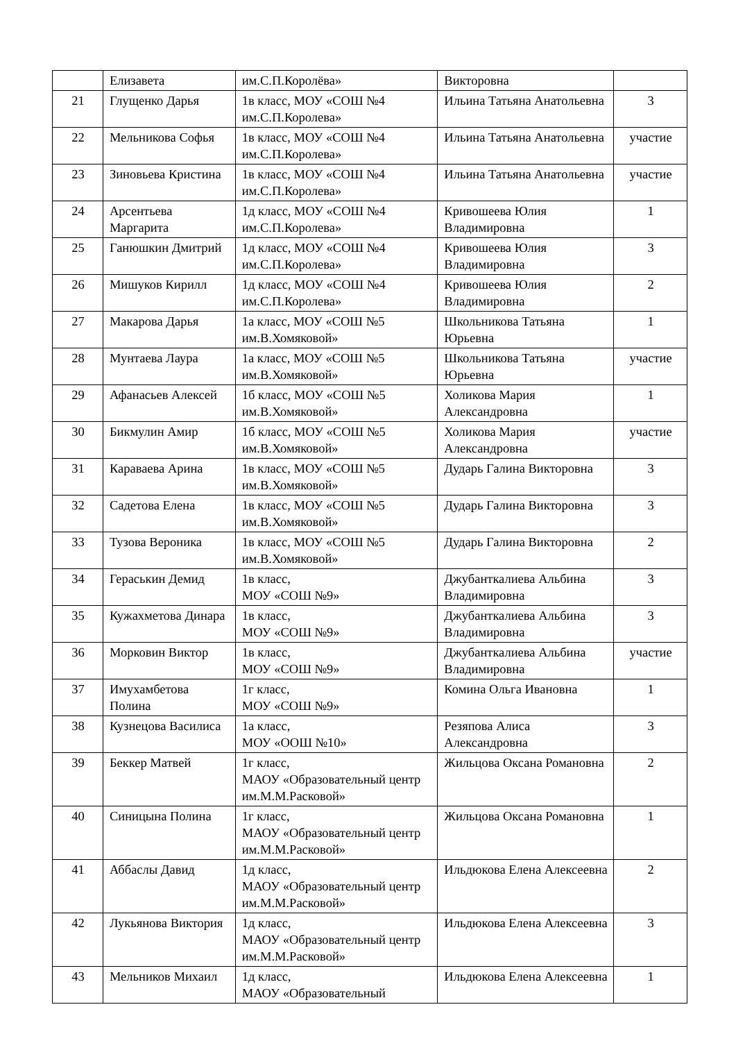| | Елизавета | им.С.П.Королёва» | Викторовна | |
| 21 | Глущенко Дарья | 1в класс, МОУ «СОШ №4 им.С.П.Королева» | Ильина Татьяна Анатольевна | 3 |
| 22 | Мельникова Софья | 1в класс, МОУ «СОШ №4 им.С.П.Королева» | Ильина Татьяна Анатольевна | участие |
| 23 | Зиновьева Кристина | 1в класс, МОУ «СОШ №4 им.С.П.Королева» | Ильина Татьяна Анатольевна | участие |
| 24 | Арсентьева Маргарита | 1д класс, МОУ «СОШ №4 им.С.П.Королева» | Кривошеева Юлия Владимировна | 1 |
| 25 | Ганюшкин Дмитрий | 1д класс, МОУ «СОШ №4 им.С.П.Королева» | Кривошеева Юлия Владимировна | 3 |
| 26 | Мишуков Кирилл | 1д класс, МОУ «СОШ №4 им.С.П.Королева» | Кривошеева Юлия Владимировна | 2 |
| 27 | Макарова Дарья | 1а класс, МОУ «СОШ №5 им.В.Хомяковой» | Школьникова Татьяна Юрьевна | 1 |
| 28 | Мунтаева Лаура | 1а класс, МОУ «СОШ №5 им.В.Хомяковой» | Школьникова Татьяна Юрьевна | участие |
| 29 | Афанасьев Алексей | 1б класс, МОУ «СОШ №5 им.В.Хомяковой» | Холикова Мария Александровна | 1 |
| 30 | Бикмулин Амир | 1б класс, МОУ «СОШ №5 им.В.Хомяковой» | Холикова Мария Александровна | участие |
| 31 | Караваева Арина | 1в класс, МОУ «СОШ №5 им.В.Хомяковой» | Дударь Галина Викторовна | 3 |
| 32 | Садетова Елена | 1в класс, МОУ «СОШ №5 им.В.Хомяковой» | Дударь Галина Викторовна | 3 |
| 33 | Тузова Вероника | 1в класс, МОУ «СОШ №5 им.В.Хомяковой» | Дударь Галина Викторовна | 2 |
| 34 | Гераськин Демид | 1в класс, МОУ «СОШ №9» | Джубанткалиева Альбина Владимировна | 3 |
| 35 | Кужахметова Динара | 1в класс, МОУ «СОШ №9» | Джубанткалиева Альбина Владимировна | 3 |
| 36 | Морковин Виктор | 1в класс, МОУ «СОШ №9» | Джубанткалиева Альбина Владимировна | участие |
| 37 | Имухамбетова Полина | 1г класс, МОУ «СОШ №9» | Комина Ольга Ивановна | 1 |
| 38 | Кузнецова Василиса | 1а класс, МОУ «ООШ №10» | Резяпова Алиса Александровна | 3 |
| 39 | Беккер Матвей | 1г класс, МАОУ «Образовательный центр им.М.М.Расковой» | Жильцова Оксана Романовна | 2 |
| 40 | Синицына Полина | 1г класс, МАОУ «Образовательный центр им.М.М.Расковой» | Жильцова Оксана Романовна | 1 |
| 41 | Аббаслы Давид | 1д класс, МАОУ «Образовательный центр им.М.М.Расковой» | Ильдюкова Елена Алексеевна | 2 |
| 42 | Лукьянова Виктория | 1д класс, МАОУ «Образовательный центр им.М.М.Расковой» | Ильдюкова Елена Алексеевна | 3 |
| 43 | Мельников Михаил | 1д класс, МАОУ «Образовательный | Ильдюкова Елена Алексеевна | 1 |